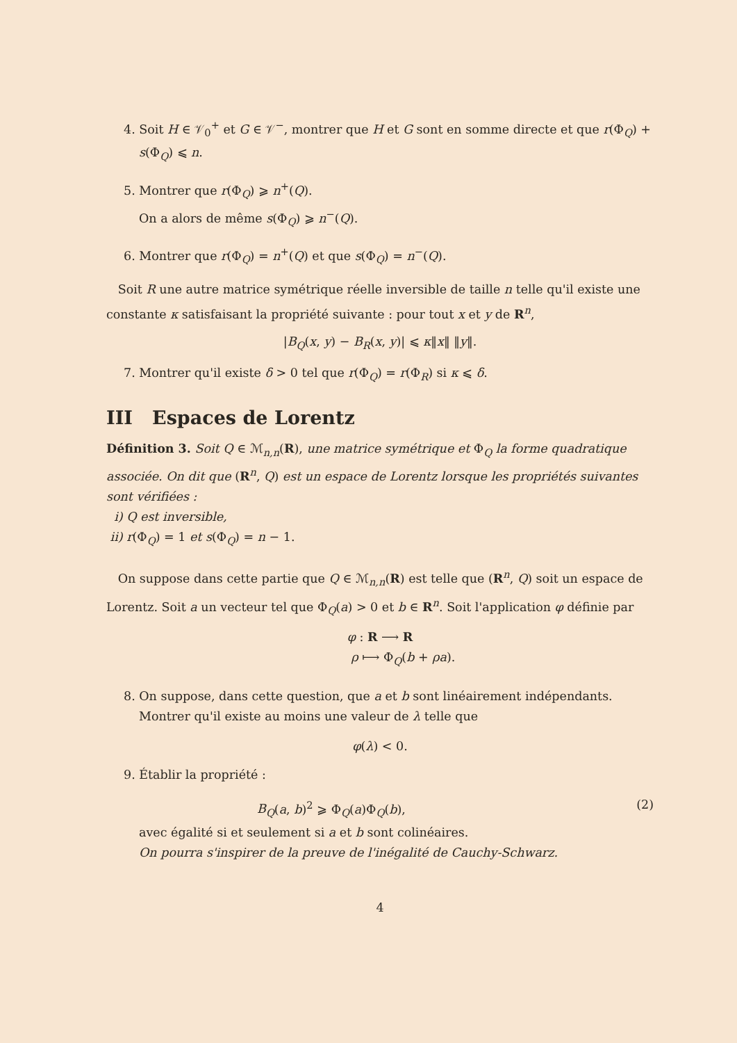4. Soit H ∈ 𝒱<sub>0</sub><sup>+</sup> et G ∈ 𝒱<sup>−</sup>, montrer que H et G sont en somme directe et que r(Φ<sub>Q</sub>) + s(Φ<sub>Q</sub>) ⩽ n.
5. Montrer que r(Φ<sub>Q</sub>) ⩾ n<sup>+</sup>(Q).
On a alors de même s(Φ<sub>Q</sub>) ⩾ n<sup>−</sup>(Q).
6. Montrer que r(Φ<sub>Q</sub>) = n<sup>+</sup>(Q) et que s(Φ<sub>Q</sub>) = n<sup>−</sup>(Q).
Soit R une autre matrice symétrique réelle inversible de taille n telle qu'il existe une constante κ satisfaisant la propriété suivante : pour tout x et y de R<sup>n</sup>,
|B<sub>Q</sub>(x, y) − B<sub>R</sub>(x, y)| ⩽ κ‖x‖ ‖y‖.
7. Montrer qu'il existe δ > 0 tel que r(Φ<sub>Q</sub>) = r(Φ<sub>R</sub>) si κ ⩽ δ.
III Espaces de Lorentz
Définition 3. Soit Q ∈ ℳ<sub>n,n</sub>(R), une matrice symétrique et Φ<sub>Q</sub> la forme quadratique associée. On dit que (R<sup>n</sup>, Q) est un espace de Lorentz lorsque les propriétés suivantes sont vérifiées :
i) Q est inversible,
ii) r(Φ<sub>Q</sub>) = 1 et s(Φ<sub>Q</sub>) = n − 1.
On suppose dans cette partie que Q ∈ ℳ<sub>n,n</sub>(R) est telle que (R<sup>n</sup>, Q) soit un espace de Lorentz. Soit a un vecteur tel que Φ<sub>Q</sub>(a) > 0 et b ∈ R<sup>n</sup>. Soit l'application φ définie par
φ : R ⟶ R
ρ ⟼ Φ<sub>Q</sub>(b + ρa).
8. On suppose, dans cette question, que a et b sont linéairement indépendants. Montrer qu'il existe au moins une valeur de λ telle que
φ(λ) < 0.
9. Établir la propriété :
B<sub>Q</sub>(a, b)<sup>2</sup> ⩾ Φ<sub>Q</sub>(a)Φ<sub>Q</sub>(b), (2)
avec égalité si et seulement si a et b sont colinéaires.
On pourra s'inspirer de la preuve de l'inégalité de Cauchy-Schwarz.
4